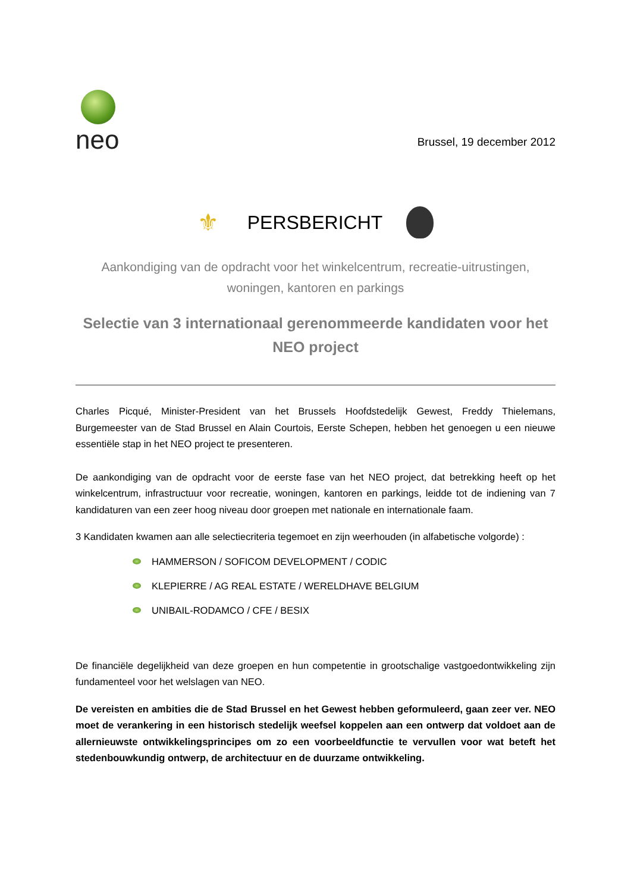neo
Brussel, 19 december 2012
⚜
PERSBERICHT
Aankondiging van de opdracht voor het winkelcentrum, recreatie-uitrustingen,
woningen, kantoren en parkings
Selectie van 3 internationaal gerenommeerde kandidaten voor het
NEO project
Charles Picqué, Minister-President van het Brussels Hoofdstedelijk Gewest, Freddy Thielemans, Burgemeester van de Stad Brussel en Alain Courtois, Eerste Schepen, hebben het genoegen u een nieuwe essentiële stap in het NEO project te presenteren.
De aankondiging van de opdracht voor de eerste fase van het NEO project, dat betrekking heeft op het winkelcentrum, infrastructuur voor recreatie, woningen, kantoren en parkings, leidde tot de indiening van 7 kandidaturen van een zeer hoog niveau door groepen met nationale en internationale faam.
3 Kandidaten kwamen aan alle selectiecriteria tegemoet en zijn weerhouden (in alfabetische volgorde) :
HAMMERSON / SOFICOM DEVELOPMENT / CODIC
KLEPIERRE / AG REAL ESTATE / WERELDHAVE BELGIUM
UNIBAIL-RODAMCO / CFE / BESIX
De financiële degelijkheid van deze groepen en hun competentie in grootschalige vastgoedontwikkeling zijn fundamenteel voor het welslagen van NEO.
De vereisten en ambities die de Stad Brussel en het Gewest hebben geformuleerd, gaan zeer ver. NEO moet de verankering in een historisch stedelijk weefsel koppelen aan een ontwerp dat voldoet aan de allernieuwste ontwikkelingsprincipes om zo een voorbeeldfunctie te vervullen voor wat beteft het stedenbouwkundig ontwerp, de architectuur en de duurzame ontwikkeling.